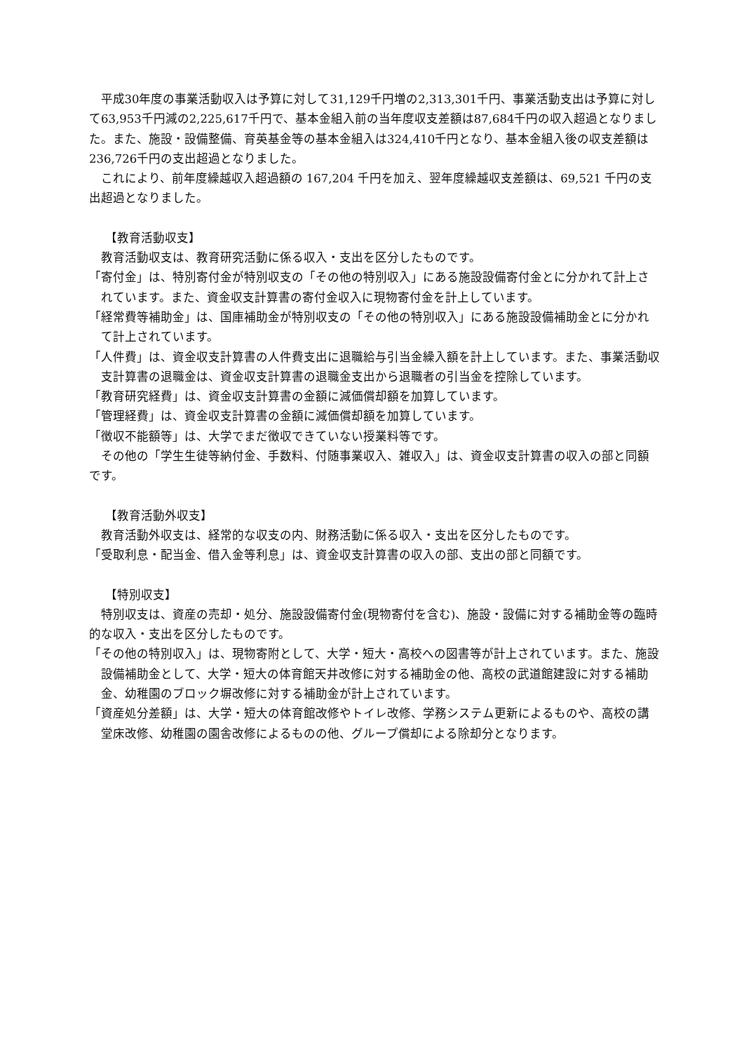平成30年度の事業活動収入は予算に対して31,129千円増の2,313,301千円、事業活動支出は予算に対して63,953千円減の2,225,617千円で、基本金組入前の当年度収支差額は87,684千円の収入超過となりました。また、施設・設備整備、育英基金等の基本金組入は324,410千円となり、基本金組入後の収支差額は236,726千円の支出超過となりました。
これにより、前年度繰越収入超過額の 167,204 千円を加え、翌年度繰越収支差額は、69,521 千円の支出超過となりました。
【教育活動収支】
教育活動収支は、教育研究活動に係る収入・支出を区分したものです。
「寄付金」は、特別寄付金が特別収支の「その他の特別収入」にある施設設備寄付金とに分かれて計上されています。また、資金収支計算書の寄付金収入に現物寄付金を計上しています。
「経常費等補助金」は、国庫補助金が特別収支の「その他の特別収入」にある施設設備補助金とに分かれて計上されています。
「人件費」は、資金収支計算書の人件費支出に退職給与引当金繰入額を計上しています。また、事業活動収支計算書の退職金は、資金収支計算書の退職金支出から退職者の引当金を控除しています。
「教育研究経費」は、資金収支計算書の金額に減価償却額を加算しています。
「管理経費」は、資金収支計算書の金額に減価償却額を加算しています。
「徴収不能額等」は、大学でまだ徴収できていない授業料等です。
その他の「学生生徒等納付金、手数料、付随事業収入、雑収入」は、資金収支計算書の収入の部と同額です。
【教育活動外収支】
教育活動外収支は、経常的な収支の内、財務活動に係る収入・支出を区分したものです。
「受取利息・配当金、借入金等利息」は、資金収支計算書の収入の部、支出の部と同額です。
【特別収支】
特別収支は、資産の売却・処分、施設設備寄付金(現物寄付を含む)、施設・設備に対する補助金等の臨時的な収入・支出を区分したものです。
「その他の特別収入」は、現物寄附として、大学・短大・高校への図書等が計上されています。また、施設設備補助金として、大学・短大の体育館天井改修に対する補助金の他、高校の武道館建設に対する補助金、幼稚園のブロック塀改修に対する補助金が計上されています。
「資産処分差額」は、大学・短大の体育館改修やトイレ改修、学務システム更新によるものや、高校の講堂床改修、幼稚園の園舎改修によるものの他、グループ償却による除却分となります。